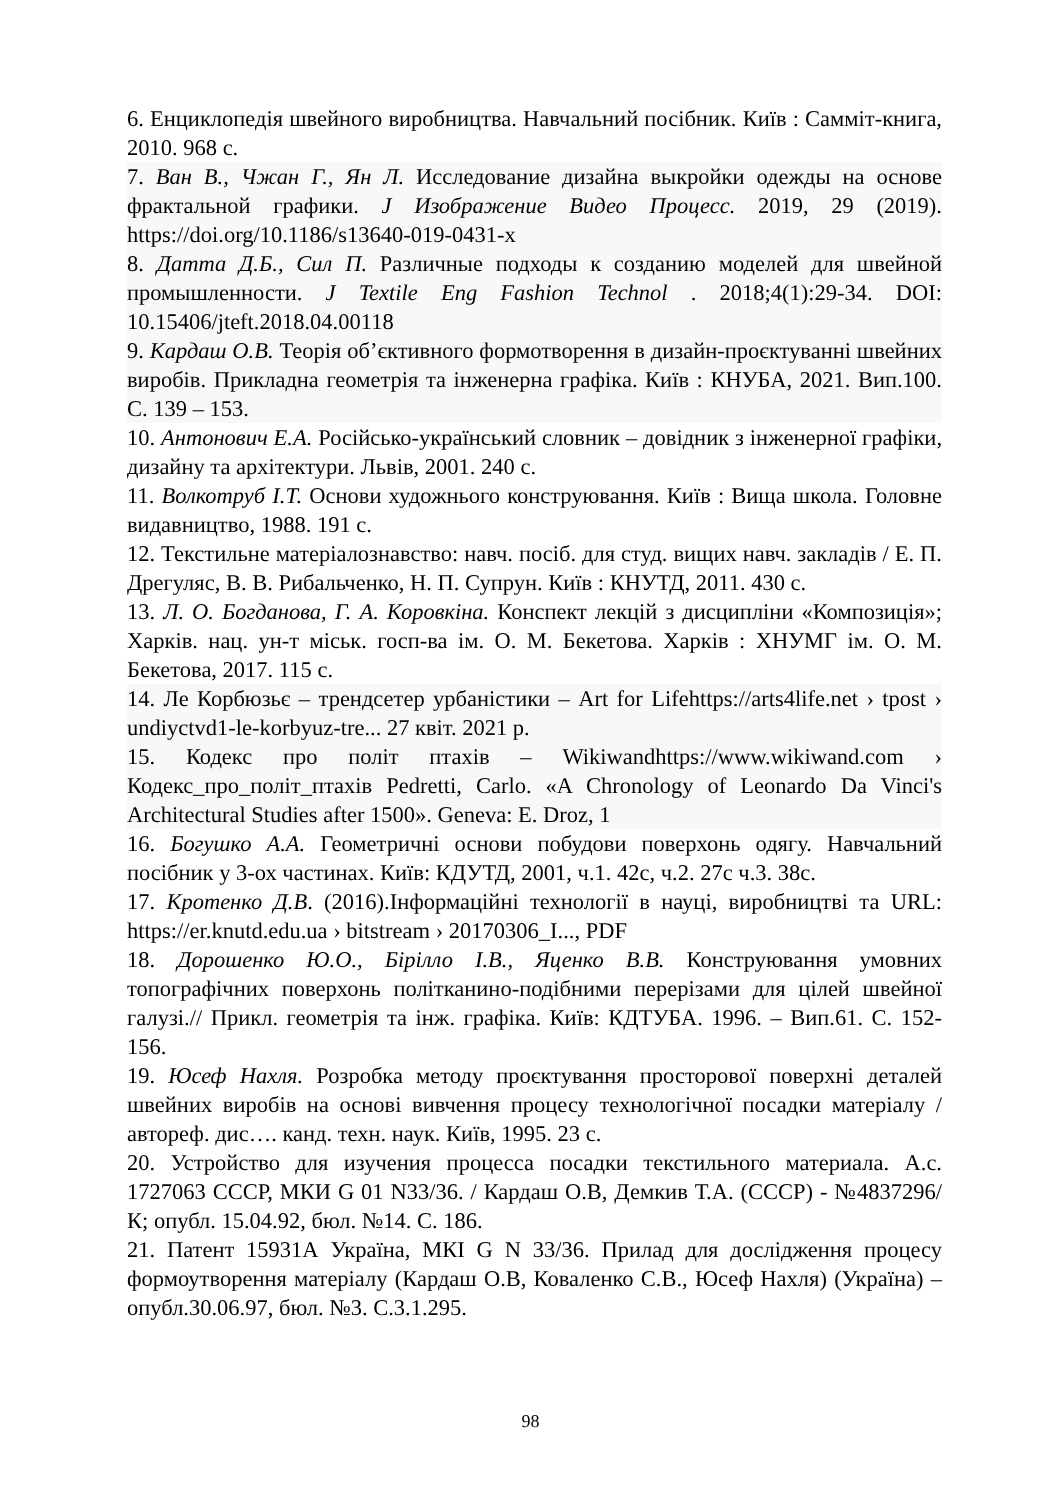6. Енциклопедія швейного виробництва. Навчальний посібник. Київ : Самміт-книга, 2010. 968 с.
7. Ван В., Чжан Г., Ян Л. Исследование дизайна выкройки одежды на основе фрактальной графики. J Изображение Видео Процесс. 2019, 29 (2019). https://doi.org/10.1186/s13640-019-0431-x
8. Датта Д.Б., Сил П. Различные подходы к созданию моделей для швейной промышленности. J Textile Eng Fashion Technol . 2018;4(1):29-34. DOI: 10.15406/jteft.2018.04.00118
9. Кардаш О.В. Теорія об’єктивного формотворення в дизайн-проєктуванні швейних виробів. Прикладна геометрія та інженерна графіка. Київ : КНУБА, 2021. Вип.100. С. 139 – 153.
10. Антонович Е.А. Російсько-український словник – довідник з інженерної графіки, дизайну та архітектури. Львів, 2001. 240 с.
11. Волкотруб І.Т. Основи художнього конструювання. Київ : Вища школа. Головне видавництво, 1988. 191 с.
12. Текстильне матеріалознавство: навч. посіб. для студ. вищих навч. закладів / Е. П. Дрегуляс, В. В. Рибальченко, Н. П. Супрун. Київ : КНУТД, 2011. 430 с.
13. Л. О. Богданова, Г. А. Коровкіна. Конспект лекцій з дисципліни «Композиція»; Харків. нац. ун-т міськ. госп-ва ім. О. М. Бекетова. Харків : ХНУМГ ім. О. М. Бекетова, 2017. 115 с.
14. Ле Корбюзьє – трендсетер урбаністики – Art for Lifehttps://arts4life.net › tpost › undiyctvd1-le-korbyuz-tre... 27 квіт. 2021 р.
15. Кодекс про політ птахів – Wikiwandhttps://www.wikiwand.com › Кодекс_про_політ_птахів Pedretti, Carlo. «A Chronology of Leonardo Da Vinci's Architectural Studies after 1500». Geneva: E. Droz, 1
16. Богушко А.А. Геометричні основи побудови поверхонь одягу. Навчальний посібник у 3-ох частинах. Київ: КДУТД, 2001, ч.1. 42с, ч.2. 27с ч.3. 38с.
17. Кротенко Д.В. (2016).Інформаційні технології в науці, виробництві та URL: https://er.knutd.edu.ua › bitstream › 20170306_I..., PDF
18. Дорошенко Ю.О., Бірілло І.В., Яценко В.В. Конструювання умовних топографічних поверхонь політканино-подібними перерізами для цілей швейної галузі.// Прикл. геометрія та інж. графіка. Київ: КДТУБА. 1996. – Вип.61. С. 152-156.
19. Юсеф Нахля. Розробка методу проєктування просторової поверхні деталей швейних виробів на основі вивчення процесу технологічної посадки матеріалу / автореф. дис…. канд. техн. наук. Київ, 1995. 23 с.
20. Устройство для изучения процесса посадки текстильного материала. А.с. 1727063 СССР, МКИ G 01 N33/36. / Кардаш О.В, Демкив Т.А. (СССР) - №4837296/К; опубл. 15.04.92, бюл. №14. С. 186.
21. Патент 15931А Україна, МКІ G N 33/36. Прилад для дослідження процесу формоутворення матеріалу (Кардаш О.В, Коваленко С.В., Юсеф Нахля) (Україна) – опубл.30.06.97, бюл. №3. С.3.1.295.
98